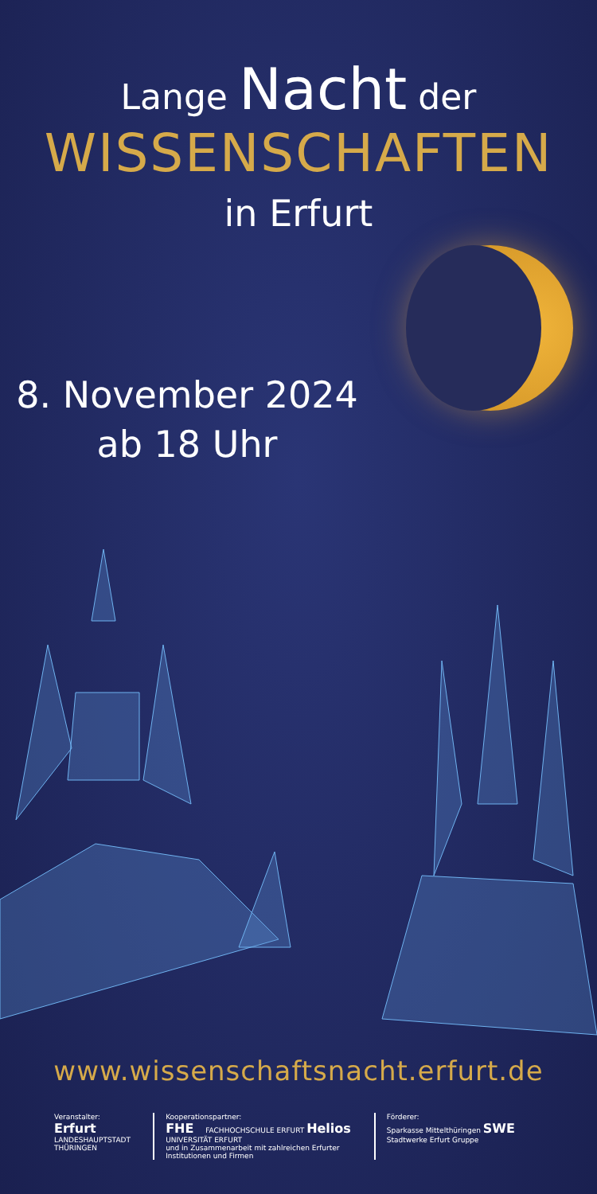Lange Nacht der
WISSENSCHAFTEN
in Erfurt
8. November 2024
ab 18 Uhr
www.wissenschaftsnacht.erfurt.de
Veranstalter:
Erfurt
LANDESHAUPTSTADT THÜRINGEN
Kooperationspartner:
FHE FACHHOCHSCHULE ERFURT Helios UNIVERSITÄT ERFURT
und in Zusammenarbeit mit zahlreichen Erfurter Institutionen und Firmen
Förderer:
Sparkasse Mittelthüringen SWE Stadtwerke Erfurt Gruppe